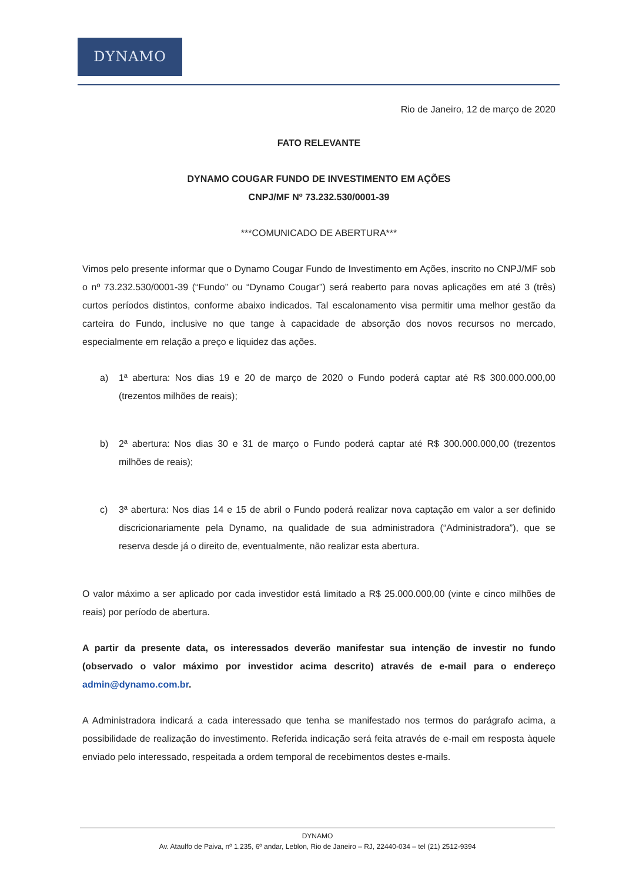DYNAMO
Rio de Janeiro, 12 de março de 2020
FATO RELEVANTE
DYNAMO COUGAR FUNDO DE INVESTIMENTO EM AÇÕES
CNPJ/MF Nº 73.232.530/0001-39
***COMUNICADO DE ABERTURA***
Vimos pelo presente informar que o Dynamo Cougar Fundo de Investimento em Ações, inscrito no CNPJ/MF sob o nº 73.232.530/0001-39 (“Fundo” ou “Dynamo Cougar”) será reaberto para novas aplicações em até 3 (três) curtos períodos distintos, conforme abaixo indicados. Tal escalonamento visa permitir uma melhor gestão da carteira do Fundo, inclusive no que tange à capacidade de absorção dos novos recursos no mercado, especialmente em relação a preço e liquidez das ações.
a) 1ª abertura: Nos dias 19 e 20 de março de 2020 o Fundo poderá captar até R$ 300.000.000,00 (trezentos milhões de reais);
b) 2ª abertura: Nos dias 30 e 31 de março o Fundo poderá captar até R$ 300.000.000,00 (trezentos milhões de reais);
c) 3ª abertura: Nos dias 14 e 15 de abril o Fundo poderá realizar nova captação em valor a ser definido discricionariamente pela Dynamo, na qualidade de sua administradora (“Administradora”), que se reserva desde já o direito de, eventualmente, não realizar esta abertura.
O valor máximo a ser aplicado por cada investidor está limitado a R$ 25.000.000,00 (vinte e cinco milhões de reais) por período de abertura.
A partir da presente data, os interessados deverão manifestar sua intenção de investir no fundo (observado o valor máximo por investidor acima descrito) através de e-mail para o endereço admin@dynamo.com.br.
A Administradora indicará a cada interessado que tenha se manifestado nos termos do parágrafo acima, a possibilidade de realização do investimento. Referida indicação será feita através de e-mail em resposta àquele enviado pelo interessado, respeitada a ordem temporal de recebimentos destes e-mails.
DYNAMO
Av. Ataulfo de Paiva, nº 1.235, 6º andar, Leblon, Rio de Janeiro – RJ, 22440-034 – tel (21) 2512-9394